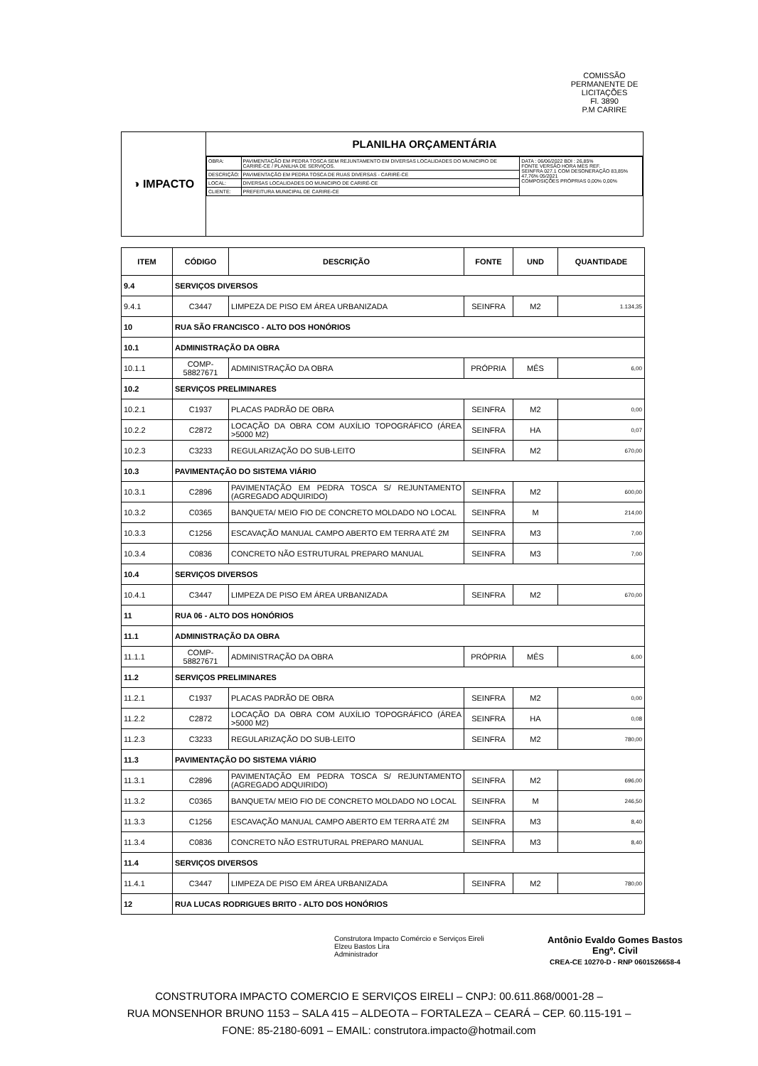COMISSÃO PERMANENTE DE LICITAÇÕES
Fl. 3890
P.M CARIRE
◑ IMPACTO
PLANILHA ORÇAMENTÁRIA
| OBRA: | PAVIMENTAÇÃO EM PEDRA TOSCA SEM REJUNTAMENTO EM DIVERSAS LOCALIDADES DO MUNICIPIO DE CARIRÉ-CE / PLANILHA DE SERVIÇOS. | DATA : 06/06/2022 BDI : 26,85% FONTE VERSÃO HORA MES REF. SEINFRA 027.1 COM DESONERAÇÃO 83,85% 47,76% 05/2021 COMPOSIÇÕES PRÓPRIAS 0,00% 0,00% |
| DESCRIÇÃO: | PAVIMENTAÇÃO EM PEDRA TOSCA DE RUAS DIVERSAS - CARIRÉ-CE | |
| LOCAL: | DIVERSAS LOCALIDADES DO MUNICIPIO DE CARIRÉ-CE | |
| CLIENTE: | PREFEITURA MUNICIPAL DE CARIRE-CE | |
| ITEM | CÓDIGO | DESCRIÇÃO | FONTE | UND | QUANTIDADE |
| --- | --- | --- | --- | --- | --- |
| 9.4 | SERVIÇOS DIVERSOS | | | | |
| 9.4.1 | C3447 | LIMPEZA DE PISO EM ÁREA URBANIZADA | SEINFRA | M2 | 1.134,35 |
| 10 | RUA SÃO FRANCISCO - ALTO DOS HONÓRIOS | | | | |
| 10.1 | ADMINISTRAÇÃO DA OBRA | | | | |
| 10.1.1 | COMP-58827671 | ADMINISTRAÇÃO DA OBRA | PRÓPRIA | MÊS | 6,00 |
| 10.2 | SERVIÇOS PRELIMINARES | | | | |
| 10.2.1 | C1937 | PLACAS PADRÃO DE OBRA | SEINFRA | M2 | 0,00 |
| 10.2.2 | C2872 | LOCAÇÃO DA OBRA COM AUXÍLIO TOPOGRÁFICO (ÁREA >5000 M2) | SEINFRA | HA | 0,07 |
| 10.2.3 | C3233 | REGULARIZAÇÃO DO SUB-LEITO | SEINFRA | M2 | 670,00 |
| 10.3 | PAVIMENTAÇÃO DO SISTEMA VIÁRIO | | | | |
| 10.3.1 | C2896 | PAVIMENTAÇÃO EM PEDRA TOSCA S/ REJUNTAMENTO (AGREGADO ADQUIRIDO) | SEINFRA | M2 | 600,00 |
| 10.3.2 | C0365 | BANQUETA/ MEIO FIO DE CONCRETO MOLDADO NO LOCAL | SEINFRA | M | 214,00 |
| 10.3.3 | C1256 | ESCAVAÇÃO MANUAL CAMPO ABERTO EM TERRA ATÉ 2M | SEINFRA | M3 | 7,00 |
| 10.3.4 | C0836 | CONCRETO NÃO ESTRUTURAL PREPARO MANUAL | SEINFRA | M3 | 7,00 |
| 10.4 | SERVIÇOS DIVERSOS | | | | |
| 10.4.1 | C3447 | LIMPEZA DE PISO EM ÁREA URBANIZADA | SEINFRA | M2 | 670,00 |
| 11 | RUA 06 - ALTO DOS HONÓRIOS | | | | |
| 11.1 | ADMINISTRAÇÃO DA OBRA | | | | |
| 11.1.1 | COMP-58827671 | ADMINISTRAÇÃO DA OBRA | PRÓPRIA | MÊS | 6,00 |
| 11.2 | SERVIÇOS PRELIMINARES | | | | |
| 11.2.1 | C1937 | PLACAS PADRÃO DE OBRA | SEINFRA | M2 | 0,00 |
| 11.2.2 | C2872 | LOCAÇÃO DA OBRA COM AUXÍLIO TOPOGRÁFICO (ÁREA >5000 M2) | SEINFRA | HA | 0,08 |
| 11.2.3 | C3233 | REGULARIZAÇÃO DO SUB-LEITO | SEINFRA | M2 | 780,00 |
| 11.3 | PAVIMENTAÇÃO DO SISTEMA VIÁRIO | | | | |
| 11.3.1 | C2896 | PAVIMENTAÇÃO EM PEDRA TOSCA S/ REJUNTAMENTO (AGREGADO ADQUIRIDO) | SEINFRA | M2 | 696,00 |
| 11.3.2 | C0365 | BANQUETA/ MEIO FIO DE CONCRETO MOLDADO NO LOCAL | SEINFRA | M | 246,50 |
| 11.3.3 | C1256 | ESCAVAÇÃO MANUAL CAMPO ABERTO EM TERRA ATÉ 2M | SEINFRA | M3 | 8,40 |
| 11.3.4 | C0836 | CONCRETO NÃO ESTRUTURAL PREPARO MANUAL | SEINFRA | M3 | 8,40 |
| 11.4 | SERVIÇOS DIVERSOS | | | | |
| 11.4.1 | C3447 | LIMPEZA DE PISO EM ÁREA URBANIZADA | SEINFRA | M2 | 780,00 |
| 12 | RUA LUCAS RODRIGUES BRITO - ALTO DOS HONÓRIOS | | | | |
Construtora Impacto Comércio e Serviços Eireli
Elzeu Bastos Lira
Administrador
Antônio Evaldo Gomes Bastos
Engº. Civil
CREA-CE 10270-D - RNP 0601526658-4
CONSTRUTORA IMPACTO COMERCIO E SERVIÇOS EIRELI – CNPJ: 00.611.868/0001-28 –
RUA MONSENHOR BRUNO 1153 – SALA 415 – ALDEOTA – FORTALEZA – CEARÁ – CEP. 60.115-191 –
FONE: 85-2180-6091 – EMAIL: construtora.impacto@hotmail.com